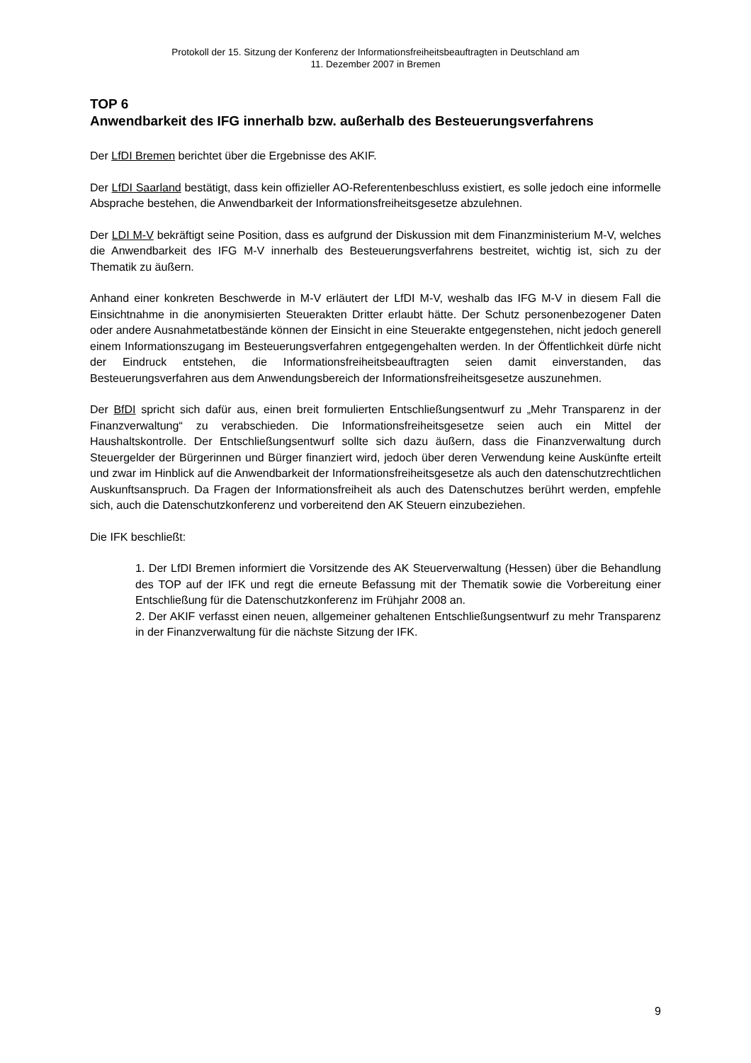Protokoll der 15. Sitzung der Konferenz der Informationsfreiheitsbeauftragten in Deutschland am
11. Dezember 2007 in Bremen
TOP 6
Anwendbarkeit des IFG innerhalb bzw. außerhalb des Besteuerungsverfahrens
Der LfDI Bremen berichtet über die Ergebnisse des AKIF.
Der LfDI Saarland bestätigt, dass kein offizieller AO-Referentenbeschluss existiert, es solle jedoch eine informelle Absprache bestehen, die Anwendbarkeit der Informationsfreiheitsgesetze abzulehnen.
Der LDI M-V bekräftigt seine Position, dass es aufgrund der Diskussion mit dem Finanzministerium M-V, welches die Anwendbarkeit des IFG M-V innerhalb des Besteuerungsverfahrens bestreitet, wichtig ist, sich zu der Thematik zu äußern.
Anhand einer konkreten Beschwerde in M-V erläutert der LfDI M-V, weshalb das IFG M-V in diesem Fall die Einsichtnahme in die anonymisierten Steuerakten Dritter erlaubt hätte. Der Schutz personenbezogener Daten oder andere Ausnahmetatbestände können der Einsicht in eine Steuerakte entgegenstehen, nicht jedoch generell einem Informationszugang im Besteuerungsverfahren entgegengehalten werden. In der Öffentlichkeit dürfe nicht der Eindruck entstehen, die Informationsfreiheitsbeauftragten seien damit einverstanden, das Besteuerungsverfahren aus dem Anwendungsbereich der Informationsfreiheitsgesetze auszunehmen.
Der BfDI spricht sich dafür aus, einen breit formulierten Entschließungsentwurf zu „Mehr Transparenz in der Finanzverwaltung“ zu verabschieden. Die Informationsfreiheitsgesetze seien auch ein Mittel der Haushaltskontrolle. Der Entschließungsentwurf sollte sich dazu äußern, dass die Finanzverwaltung durch Steuergelder der Bürgerinnen und Bürger finanziert wird, jedoch über deren Verwendung keine Auskünfte erteilt und zwar im Hinblick auf die Anwendbarkeit der Informationsfreiheitsgesetze als auch den datenschutzrechtlichen Auskunftsanspruch. Da Fragen der Informationsfreiheit als auch des Datenschutzes berührt werden, empfehle sich, auch die Datenschutzkonferenz und vorbereitend den AK Steuern einzubeziehen.
Die IFK beschließt:
1. Der LfDI Bremen informiert die Vorsitzende des AK Steuerverwaltung (Hessen) über die Behandlung des TOP auf der IFK und regt die erneute Befassung mit der Thematik sowie die Vorbereitung einer Entschließung für die Datenschutzkonferenz im Frühjahr 2008 an.
2. Der AKIF verfasst einen neuen, allgemeiner gehaltenen Entschließungsentwurf zu mehr Transparenz in der Finanzverwaltung für die nächste Sitzung der IFK.
9